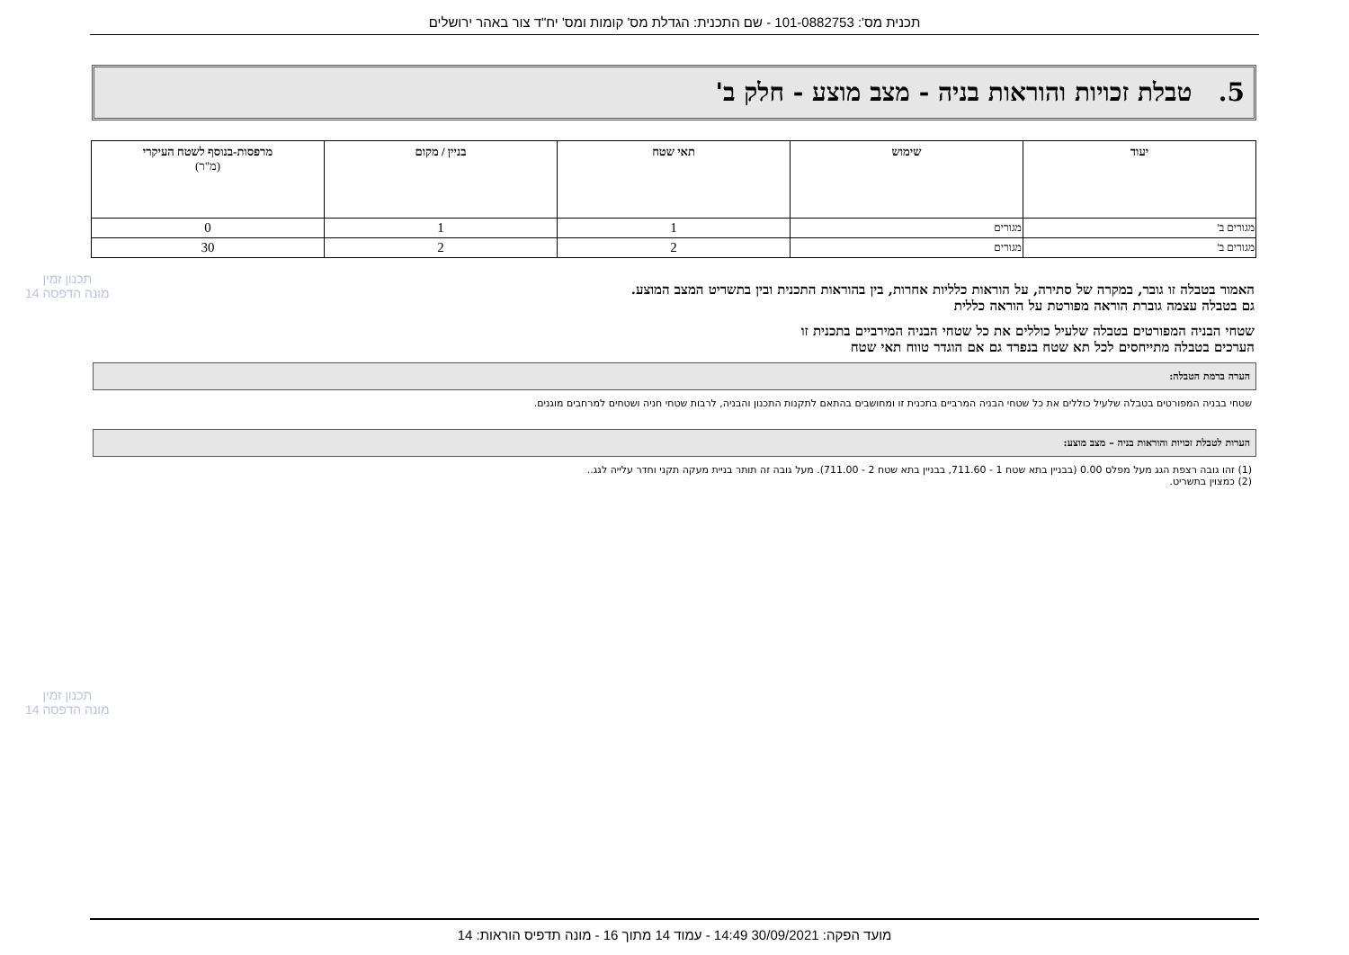תכנית מס': 101-0882753 - שם התכנית: הגדלת מס' קומות ומס' יח"ד צור באהר ירושלים
5. טבלת זכויות והוראות בניה - מצב מוצע - חלק ב'
| יעוד | שימוש | תאי שטח | בניין / מקום | מרפסות-בנוסף לשטח העיקרי (מ"ר) |
| --- | --- | --- | --- | --- |
| מגורים ב' | מגורים | 1 | 1 | 0 |
| מגורים ב' | מגורים | 2 | 2 | 30 |
תכנון זמין
מונה הדפסה 14
האמור בטבלה זו גובר, במקרה של סתירה, על הוראות כלליות אחרות, בין בהוראות התכנית ובין בתשריט המצב המוצע.
גם בטבלה עצמה גוברת הוראה מפורטת על הוראה כללית
שטחי הבניה המפורטים בטבלה שלעיל כוללים את כל שטחי הבניה המירביים בתכנית זו
הערכים בטבלה מתייחסים לכל תא שטח בנפרד גם אם הוגדר טווח תאי שטח
הערה ברמת הטבלה:
שטחי בבניה המפורטים בטבלה שלעיל כוללים את כל שטחי הבניה המרביים בתכנית זו ומחושבים בהתאם לתקנות התכנון והבניה, לרבות שטחי חניה ושטחים למרחבים מוגנים.
הערות לטבלת זכויות והוראות בניה – מצב מוצע:
(1) זהו גובה רצפת הגג מעל מפלס 0.00 (בבניין בתא שטח 1 - 711.60, בבניין בתא שטח 2 - 711.00). מעל גובה זה תותר בניית מעקה תקני וחדר עלייה לגג..
(2) כמצוין בתשריט.
תכנון זמין
מונה הדפסה 14
מועד הפקה: 30/09/2021 14:49 - עמוד 14 מתוך 16 - מונה תדפיס הוראות: 14